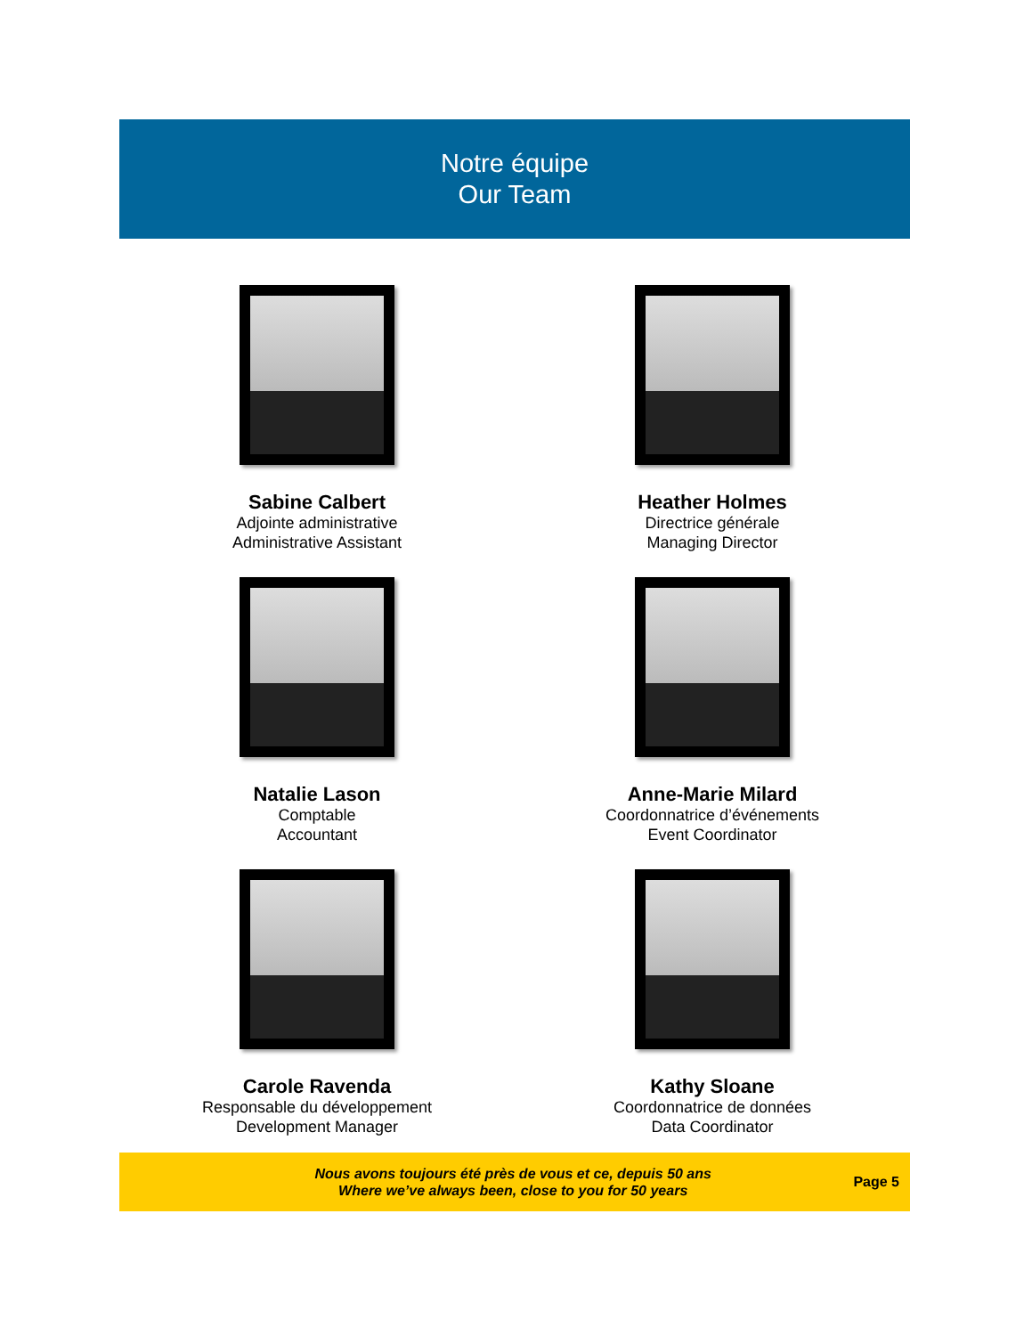Notre équipe
Our Team
Sabine Calbert
Adjointe administrative
Administrative Assistant
Heather Holmes
Directrice générale
Managing Director
Natalie Lason
Comptable
Accountant
Anne-Marie Milard
Coordonnatrice d’événements
Event Coordinator
Carole Ravenda
Responsable du développement
Development Manager
Kathy Sloane
Coordonnatrice de données
Data Coordinator
Nous avons toujours été près de vous et ce, depuis 50 ans
Where we’ve always been, close to you for 50 years
Page 5